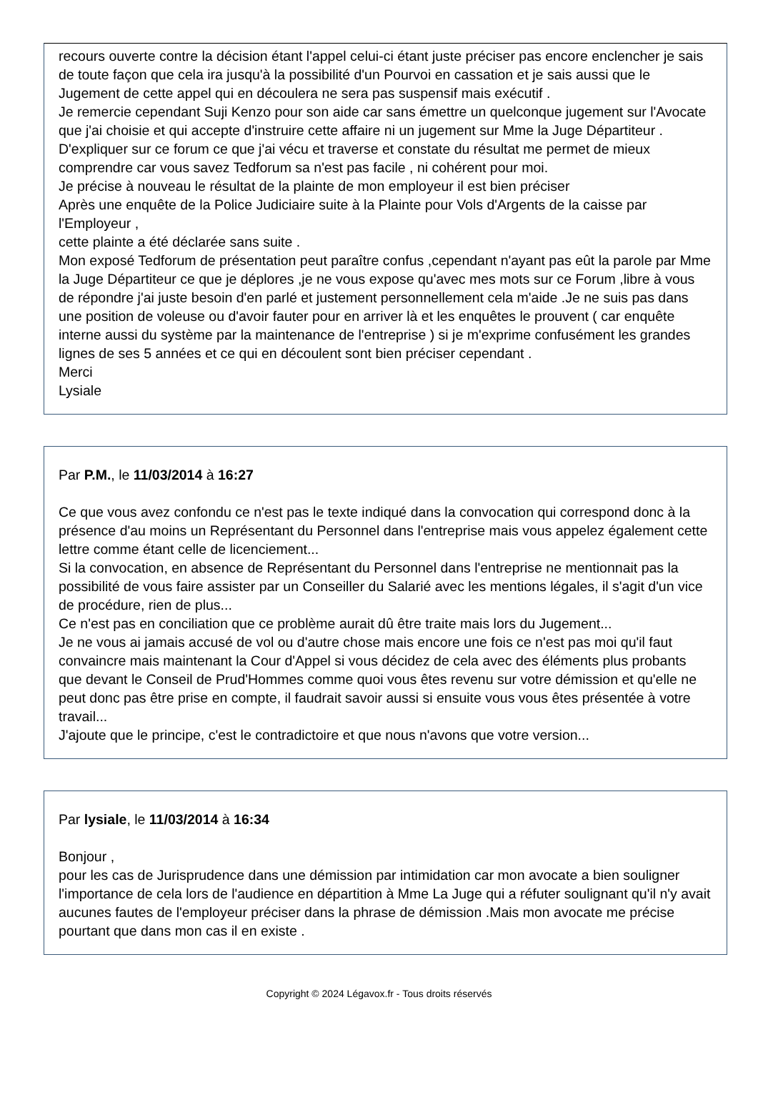recours ouverte contre la décision étant l'appel celui-ci étant juste préciser pas encore enclencher je sais de toute façon que cela ira jusqu'à la possibilité d'un Pourvoi en cassation et je sais aussi que le Jugement de cette appel qui en découlera ne sera pas suspensif mais exécutif .
Je remercie cependant Suji Kenzo pour son aide car sans émettre un quelconque jugement sur l'Avocate que j'ai choisie et qui accepte d'instruire cette affaire ni un jugement sur Mme la Juge Départiteur .
D'expliquer sur ce forum ce que j'ai vécu et traverse et constate du résultat me permet de mieux comprendre car vous savez Tedforum sa n'est pas facile , ni cohérent pour moi.
Je précise à nouveau le résultat de la plainte de mon employeur il est bien préciser
Après une enquête de la Police Judiciaire suite à la Plainte pour Vols d'Argents de la caisse par l'Employeur ,
cette plainte a été déclarée sans suite .
Mon exposé Tedforum de présentation peut paraître confus ,cependant n'ayant pas eût la parole par Mme la Juge Départiteur ce que je déplores ,je ne vous expose qu'avec mes mots sur ce Forum ,libre à vous de répondre j'ai juste besoin d'en parlé et justement personnellement cela m'aide .Je ne suis pas dans une position de voleuse ou d'avoir fauter pour en arriver là et les enquêtes le prouvent ( car enquête interne aussi du système par la maintenance de l'entreprise ) si je m'exprime confusément les grandes lignes de ses 5 années et ce qui en découlent sont bien préciser cependant .
Merci
Lysiale
Par P.M., le 11/03/2014 à 16:27
Ce que vous avez confondu ce n'est pas le texte indiqué dans la convocation qui correspond donc à la présence d'au moins un Représentant du Personnel dans l'entreprise mais vous appelez également cette lettre comme étant celle de licenciement...
Si la convocation, en absence de Représentant du Personnel dans l'entreprise ne mentionnait pas la possibilité de vous faire assister par un Conseiller du Salarié avec les mentions légales, il s'agit d'un vice de procédure, rien de plus...
Ce n'est pas en conciliation que ce problème aurait dû être traite mais lors du Jugement...
Je ne vous ai jamais accusé de vol ou d'autre chose mais encore une fois ce n'est pas moi qu'il faut convaincre mais maintenant la Cour d'Appel si vous décidez de cela avec des éléments plus probants que devant le Conseil de Prud'Hommes comme quoi vous êtes revenu sur votre démission et qu'elle ne peut donc pas être prise en compte, il faudrait savoir aussi si ensuite vous vous êtes présentée à votre travail...
J'ajoute que le principe, c'est le contradictoire et que nous n'avons que votre version...
Par lysiale, le 11/03/2014 à 16:34
Bonjour ,
pour les cas de Jurisprudence dans une démission par intimidation car mon avocate a bien souligner l'importance de cela lors de l'audience en départition à Mme La Juge qui a réfuter soulignant qu'il n'y avait aucunes fautes de l'employeur préciser dans la phrase de démission .Mais mon avocate me précise pourtant que dans mon cas il en existe .
Copyright © 2024 Légavox.fr - Tous droits réservés